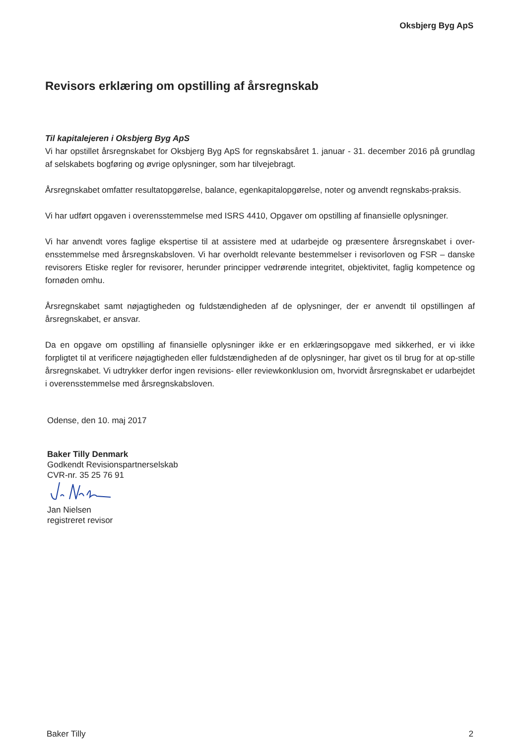Oksbjerg Byg ApS
Revisors erklæring om opstilling af årsregnskab
Til kapitalejeren i Oksbjerg Byg ApS
Vi har opstillet årsregnskabet for Oksbjerg Byg ApS for regnskabsåret 1. januar - 31. december 2016 på grundlag af selskabets bogføring og øvrige oplysninger, som har tilvejebragt.
Årsregnskabet omfatter resultatopgørelse, balance, egenkapitalopgørelse, noter og anvendt regnskabs-praksis.
Vi har udført opgaven i overensstemmelse med ISRS 4410, Opgaver om opstilling af finansielle oplysninger.
Vi har anvendt vores faglige ekspertise til at assistere med at udarbejde og præsentere årsregnskabet i over-ensstemmelse med årsregnskabsloven. Vi har overholdt relevante bestemmelser i revisorloven og FSR – danske revisorers Etiske regler for revisorer, herunder principper vedrørende integritet, objektivitet, faglig kompetence og fornøden omhu.
Årsregnskabet samt nøjagtigheden og fuldstændigheden af de oplysninger, der er anvendt til opstillingen af årsregnskabet, er ansvar.
Da en opgave om opstilling af finansielle oplysninger ikke er en erklæringsopgave med sikkerhed, er vi ikke forpligtet til at verificere nøjagtigheden eller fuldstændigheden af de oplysninger, har givet os til brug for at op-stille årsregnskabet. Vi udtrykker derfor ingen revisions- eller reviewkonklusion om, hvorvidt årsregnskabet er udarbejdet i overensstemmelse med årsregnskabsloven.
Odense, den 10. maj 2017
Baker Tilly Denmark
Godkendt Revisionspartnerselskab
CVR-nr. 35 25 76 91
Jan Nielsen
registreret revisor
Baker Tilly 2